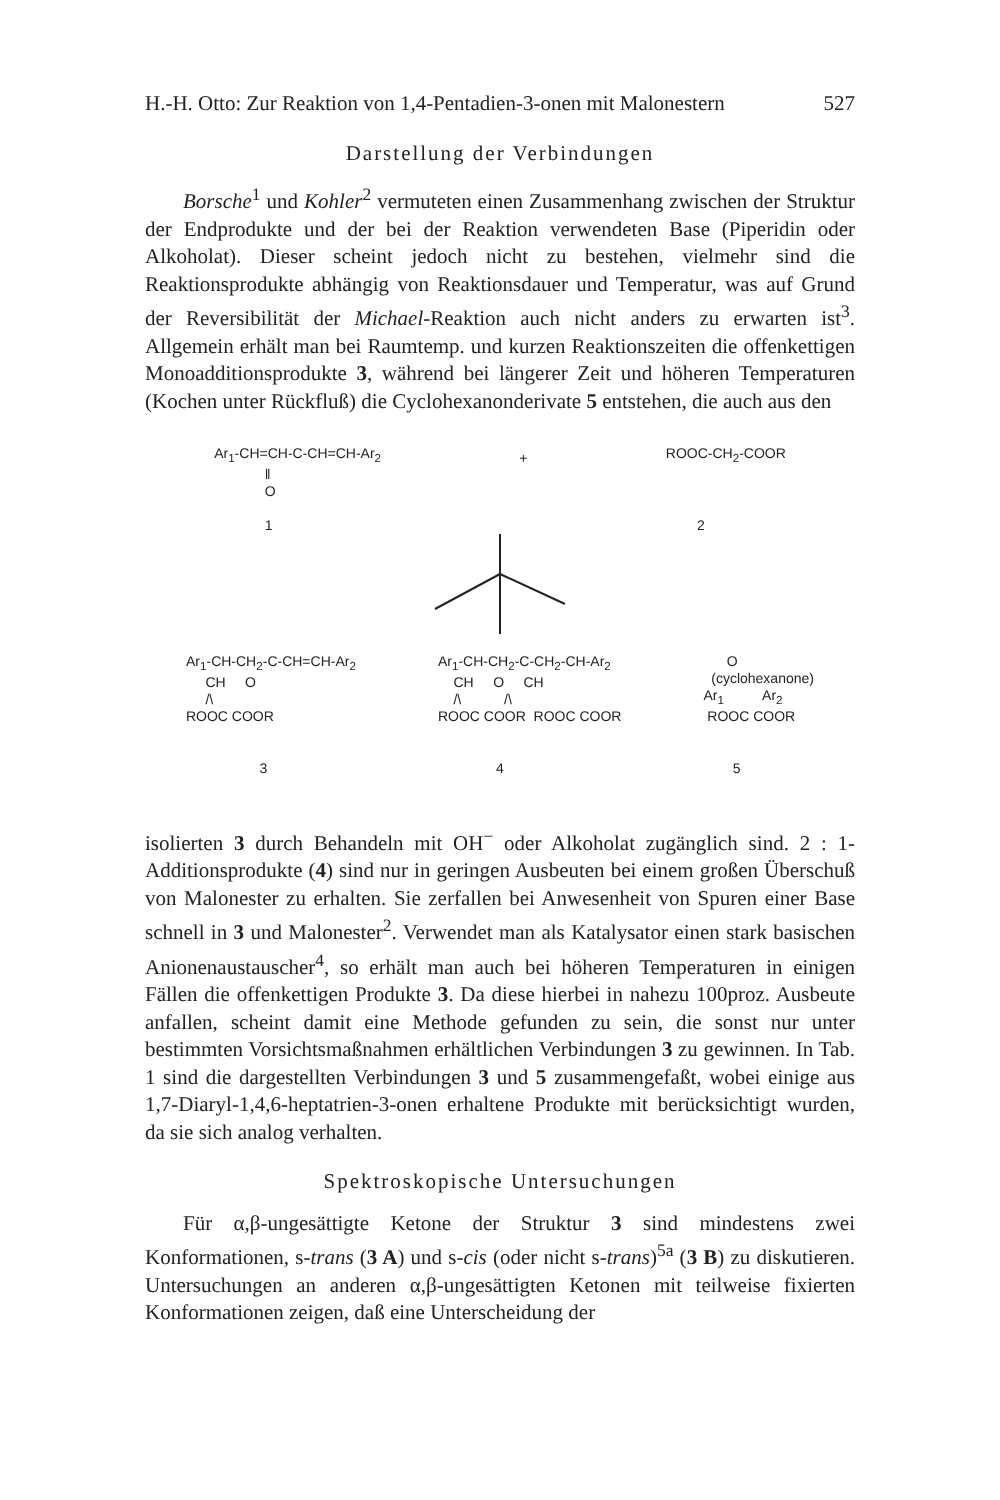H.-H. Otto: Zur Reaktion von 1,4-Pentadien-3-onen mit Malonestern 527
Darstellung der Verbindungen
Borsche<sup>1</sup> und Kohler<sup>2</sup> vermuteten einen Zusammenhang zwischen der Struktur der Endprodukte und der bei der Reaktion verwendeten Base (Piperidin oder Alkoholat). Dieser scheint jedoch nicht zu bestehen, vielmehr sind die Reaktionsprodukte abhängig von Reaktionsdauer und Temperatur, was auf Grund der Reversibilität der Michael-Reaktion auch nicht anders zu erwarten ist<sup>3</sup>. Allgemein erhält man bei Raumtemp. und kurzen Reaktionszeiten die offenkettigen Monoadditionsprodukte 3, während bei längerer Zeit und höheren Temperaturen (Kochen unter Rückfluß) die Cyclohexanonderivate 5 entstehen, die auch aus den
Ar<sub>1</sub>-CH=CH-C-CH=CH-Ar<sub>2</sub> ‖ O 1
+
ROOC-CH<sub>2</sub>-COOR 2
Ar<sub>1</sub>-CH-CH<sub>2</sub>-C-CH=CH-Ar<sub>2</sub> CH O /\ ROOC COOR
Ar<sub>1</sub>-CH-CH<sub>2</sub>-C-CH<sub>2</sub>-CH-Ar<sub>2</sub> CH O CH /\ /\ ROOC COOR ROOC COOR
O (cyclohexanone) Ar<sub>1</sub> Ar<sub>2</sub> ROOC COOR
3 4 5
isolierten 3 durch Behandeln mit OH<sup>−</sup> oder Alkoholat zugänglich sind. 2 : 1-Additionsprodukte (4) sind nur in geringen Ausbeuten bei einem großen Überschuß von Malonester zu erhalten. Sie zerfallen bei Anwesenheit von Spuren einer Base schnell in 3 und Malonester<sup>2</sup>. Verwendet man als Katalysator einen stark basischen Anionenaustauscher<sup>4</sup>, so erhält man auch bei höheren Temperaturen in einigen Fällen die offenkettigen Produkte 3. Da diese hierbei in nahezu 100proz. Ausbeute anfallen, scheint damit eine Methode gefunden zu sein, die sonst nur unter bestimmten Vorsichtsmaßnahmen erhältlichen Verbindungen 3 zu gewinnen. In Tab. 1 sind die dargestellten Verbindungen 3 und 5 zusammengefaßt, wobei einige aus 1,7-Diaryl-1,4,6-heptatrien-3-onen erhaltene Produkte mit berücksichtigt wurden, da sie sich analog verhalten.
Spektroskopische Untersuchungen
Für α,β-ungesättigte Ketone der Struktur 3 sind mindestens zwei Konformationen, s-trans (3 A) und s-cis (oder nicht s-trans)<sup>5a</sup> (3 B) zu diskutieren. Untersuchungen an anderen α,β-ungesättigten Ketonen mit teilweise fixierten Konformationen zeigen, daß eine Unterscheidung der